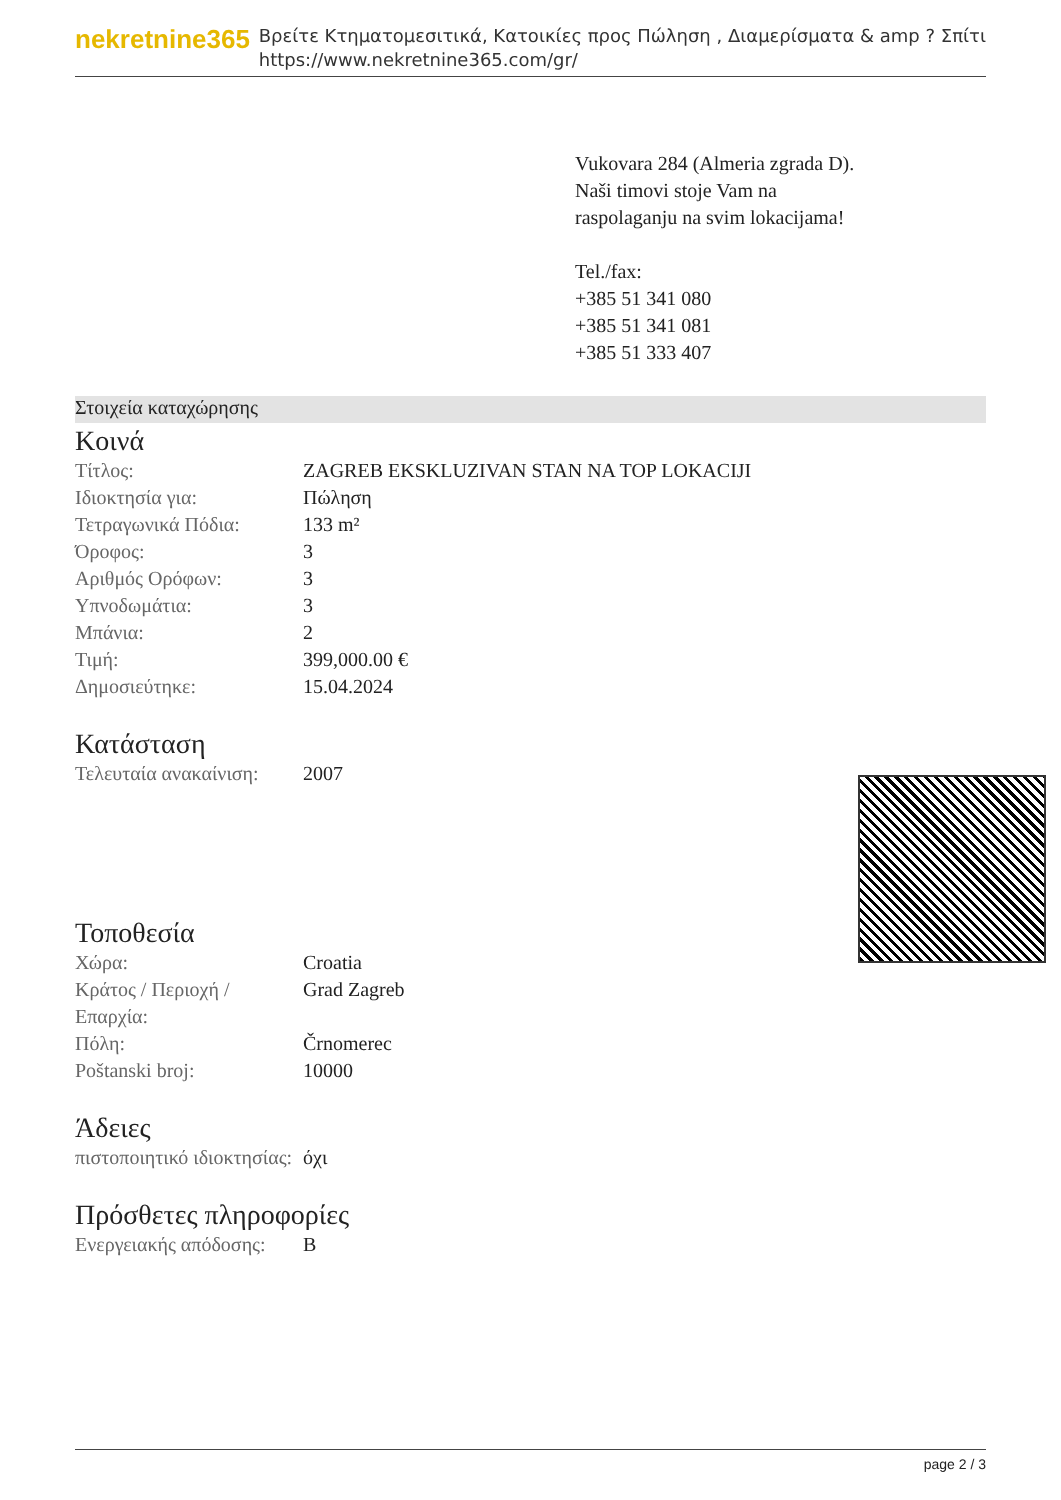nekretnine365
Βρείτε Κτηματομεσιτικά, Κατοικίες προς Πώληση , Διαμερίσματα & amp ? Σπίτι
https://www.nekretnine365.com/gr/
Vukovara 284 (Almeria zgrada D).
Naši timovi stoje Vam na raspolaganju na svim lokacijama!
Tel./fax:
+385 51 341 080
+385 51 341 081
+385 51 333 407
Στοιχεία καταχώρησης
Κοινά
| Τίτλος: | ZAGREB EKSKLUZIVAN STAN NA TOP LOKACIJI |
| Ιδιοκτησία για: | Πώληση |
| Τετραγωνικά Πόδια: | 133 m² |
| Όροφος: | 3 |
| Αριθμός Ορόφων: | 3 |
| Υπνοδωμάτια: | 3 |
| Μπάνια: | 2 |
| Τιμή: | 399,000.00 € |
| Δημοσιεύτηκε: | 15.04.2024 |
Κατάσταση
| Τελευταία ανακαίνιση: | 2007 |
Τοποθεσία
| Χώρα: | Croatia |
| Κράτος / Περιοχή / Επαρχία: | Grad Zagreb |
| Πόλη: | Črnomerec |
| Poštanski broj: | 10000 |
Άδειες
| πιστοποιητικό ιδιοκτησίας: | όχι |
Πρόσθετες πληροφορίες
| Ενεργειακής απόδοσης: | B |
page 2 / 3